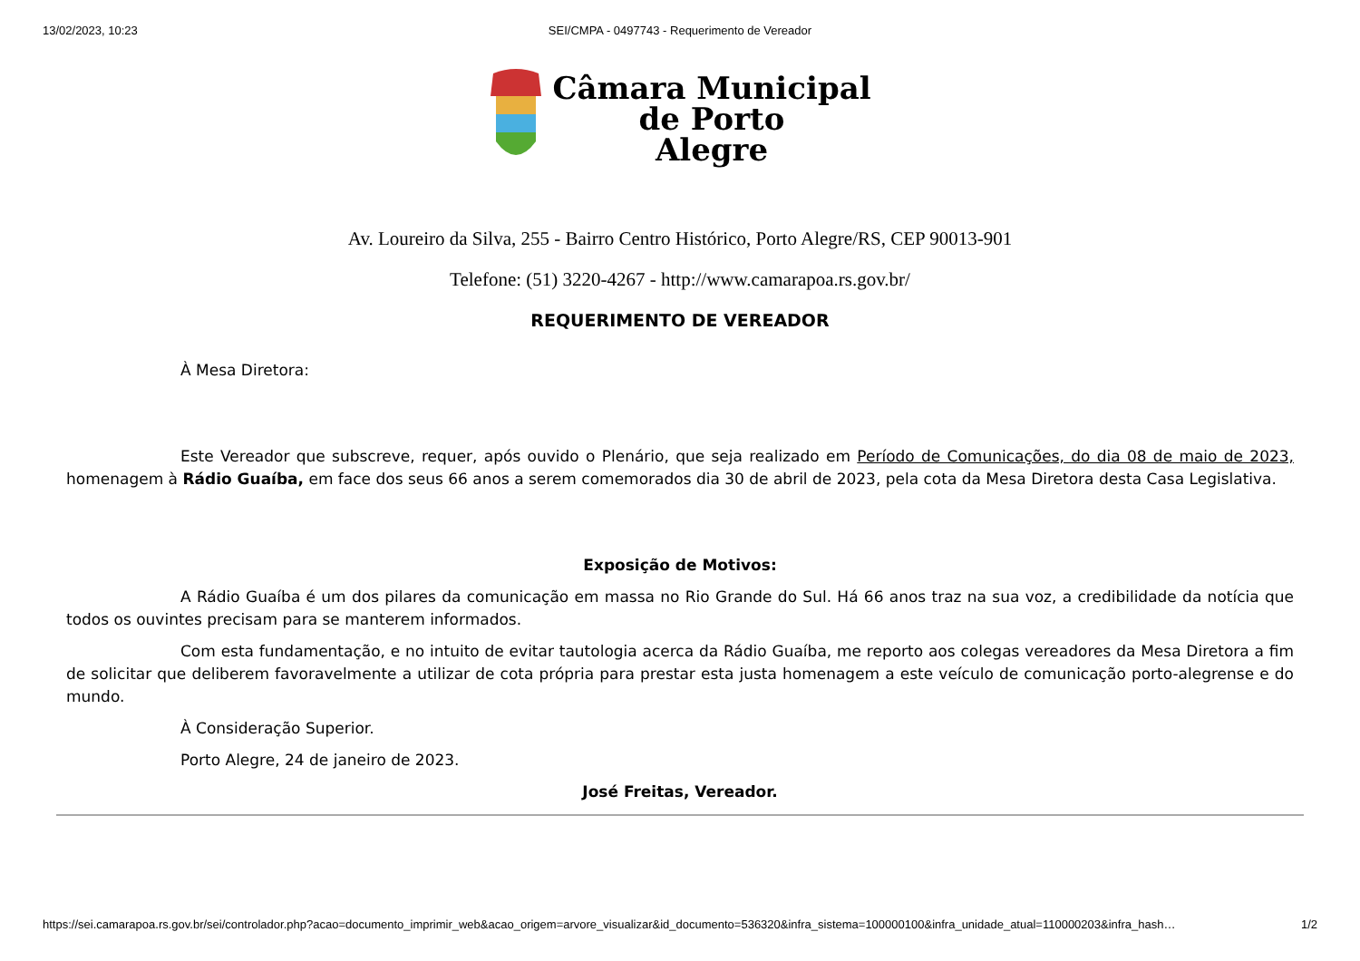13/02/2023, 10:23 SEI/CMPA - 0497743 - Requerimento de Vereador
Câmara Municipal
de Porto
Alegre
Av. Loureiro da Silva, 255 - Bairro Centro Histórico, Porto Alegre/RS, CEP 90013-901
Telefone: (51) 3220-4267 - http://www.camarapoa.rs.gov.br/
REQUERIMENTO DE VEREADOR
À Mesa Diretora:
Este Vereador que subscreve, requer, após ouvido o Plenário, que seja realizado em Período de Comunicações, do dia 08 de maio de 2023, homenagem à Rádio Guaíba, em face dos seus 66 anos a serem comemorados dia 30 de abril de 2023, pela cota da Mesa Diretora desta Casa Legislativa.
Exposição de Motivos:
A Rádio Guaíba é um dos pilares da comunicação em massa no Rio Grande do Sul. Há 66 anos traz na sua voz, a credibilidade da notícia que todos os ouvintes precisam para se manterem informados.
Com esta fundamentação, e no intuito de evitar tautologia acerca da Rádio Guaíba, me reporto aos colegas vereadores da Mesa Diretora a fim de solicitar que deliberem favoravelmente a utilizar de cota própria para prestar esta justa homenagem a este veículo de comunicação porto-alegrense e do mundo.
À Consideração Superior.
Porto Alegre, 24 de janeiro de 2023.
José Freitas, Vereador.
https://sei.camarapoa.rs.gov.br/sei/controlador.php?acao=documento_imprimir_web&acao_origem=arvore_visualizar&id_documento=536320&infra_sistema=100000100&infra_unidade_atual=110000203&infra_hash… 1/2